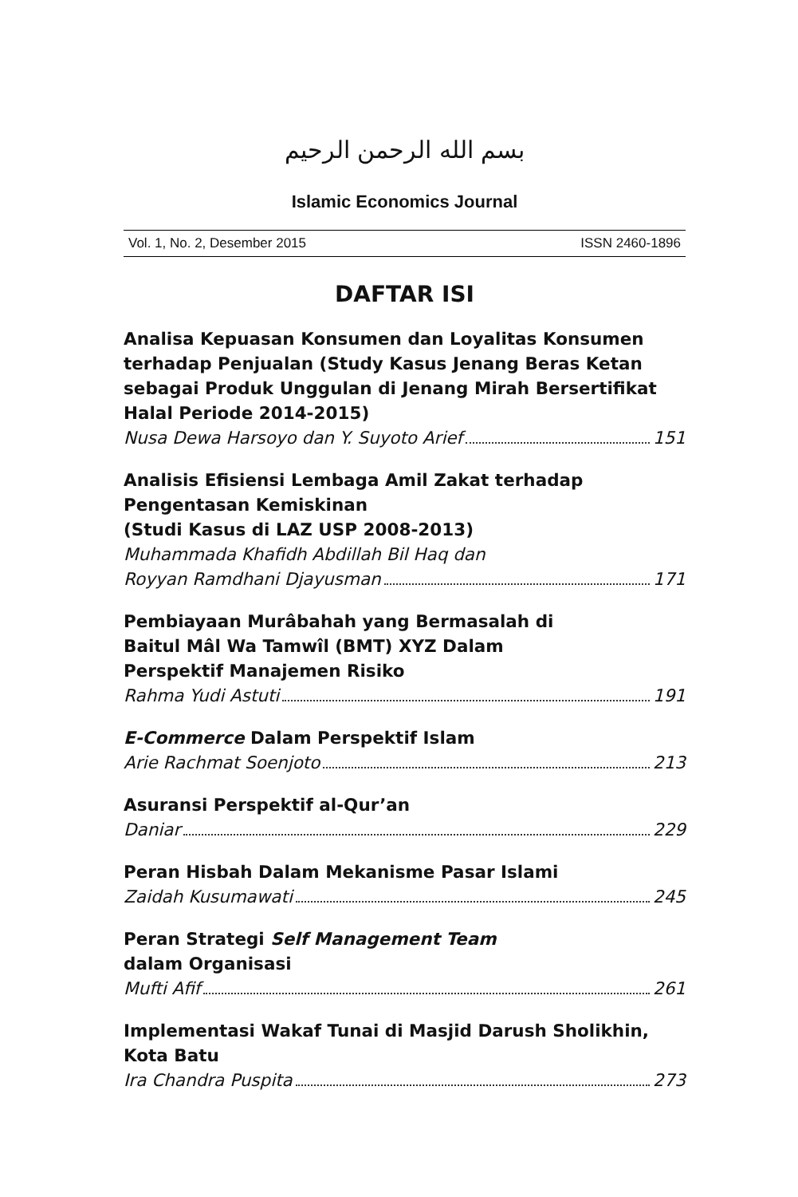بسم الله الرحمن الرحيم
Islamic Economics Journal
Vol. 1, No. 2, Desember 2015 ISSN 2460-1896
DAFTAR ISI
Analisa Kepuasan Konsumen dan Loyalitas Konsumen terhadap Penjualan (Study Kasus Jenang Beras Ketan sebagai Produk Unggulan di Jenang Mirah Bersertifikat Halal Periode 2014-2015)
Nusa Dewa Harsoyo dan Y. Suyoto Arief 151
Analisis Efisiensi Lembaga Amil Zakat terhadap Pengentasan Kemiskinan
(Studi Kasus di LAZ USP 2008-2013)
Muhammada Khafidh Abdillah Bil Haq dan
Royyan Ramdhani Djayusman 171
Pembiayaan Murâbahah yang Bermasalah di
Baitul Mâl Wa Tamwîl (BMT) XYZ Dalam
Perspektif Manajemen Risiko
Rahma Yudi Astuti 191
E-Commerce Dalam Perspektif Islam
Arie Rachmat Soenjoto 213
Asuransi Perspektif al-Qur’an
Daniar 229
Peran Hisbah Dalam Mekanisme Pasar Islami
Zaidah Kusumawati 245
Peran Strategi Self Management Team
dalam Organisasi
Mufti Afif 261
Implementasi Wakaf Tunai di Masjid Darush Sholikhin, Kota Batu
Ira Chandra Puspita 273